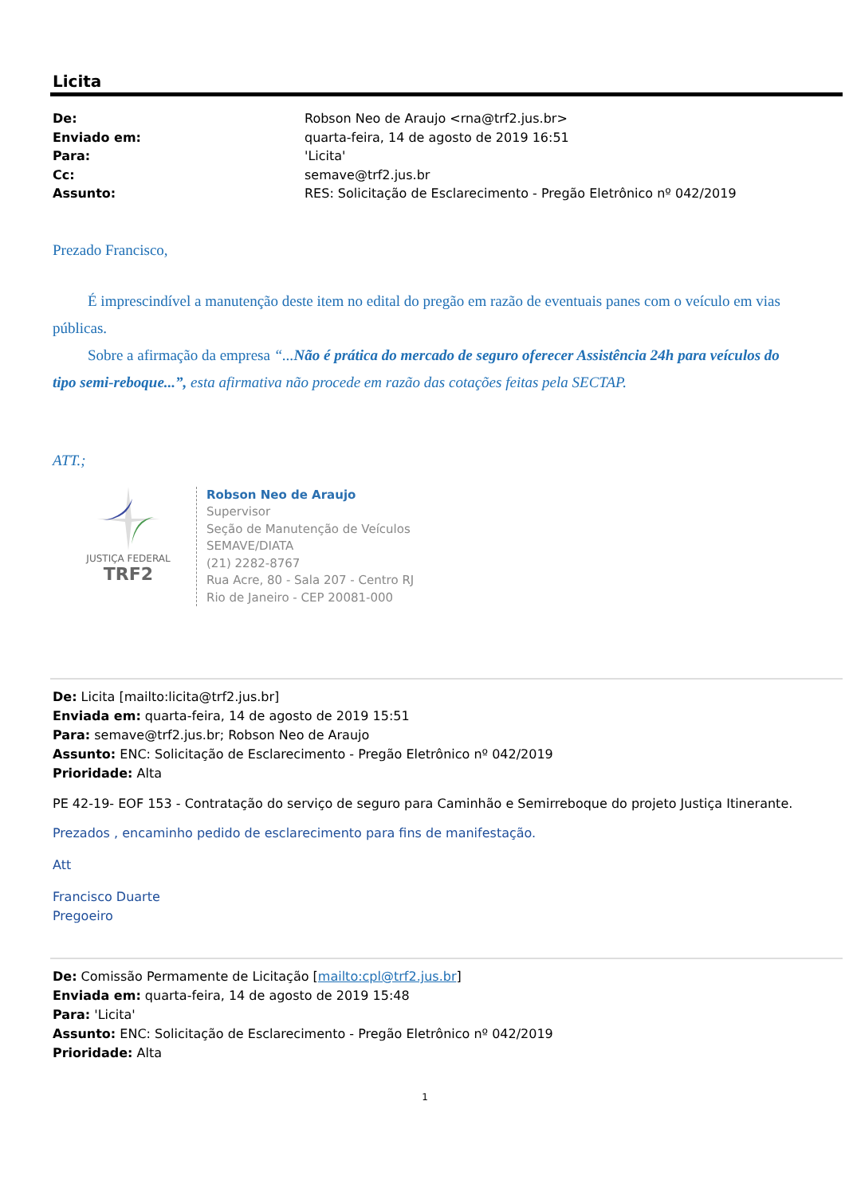Licita
De: Robson Neo de Araujo <rna@trf2.jus.br> Enviado em: quarta-feira, 14 de agosto de 2019 16:51 Para: 'Licita' Cc: semave@trf2.jus.br Assunto: RES: Solicitação de Esclarecimento - Pregão Eletrônico nº 042/2019
Prezado Francisco,
É imprescindível a manutenção deste item no edital do pregão em razão de eventuais panes com o veículo em vias públicas.
Sobre a afirmação da empresa “...Não é prática do mercado de seguro oferecer Assistência 24h para veículos do tipo semi-reboque...”, esta afirmativa não procede em razão das cotações feitas pela SECTAP.
ATT.;
JUSTIÇA FEDERAL
TRF2
Robson Neo de Araujo
Supervisor
Seção de Manutenção de Veículos
SEMAVE/DIATA
(21) 2282-8767
Rua Acre, 80 - Sala 207 - Centro RJ
Rio de Janeiro - CEP 20081-000
De: Licita [mailto:licita@trf2.jus.br]
Enviada em: quarta-feira, 14 de agosto de 2019 15:51
Para: semave@trf2.jus.br; Robson Neo de Araujo
Assunto: ENC: Solicitação de Esclarecimento - Pregão Eletrônico nº 042/2019
Prioridade: Alta
PE 42-19- EOF 153 - Contratação do serviço de seguro para Caminhão e Semirreboque do projeto Justiça Itinerante.
Prezados , encaminho pedido de esclarecimento para fins de manifestação.
Att
Francisco Duarte
Pregoeiro
De: Comissão Permamente de Licitação [mailto:cpl@trf2.jus.br]
Enviada em: quarta-feira, 14 de agosto de 2019 15:48
Para: 'Licita'
Assunto: ENC: Solicitação de Esclarecimento - Pregão Eletrônico nº 042/2019
Prioridade: Alta
1